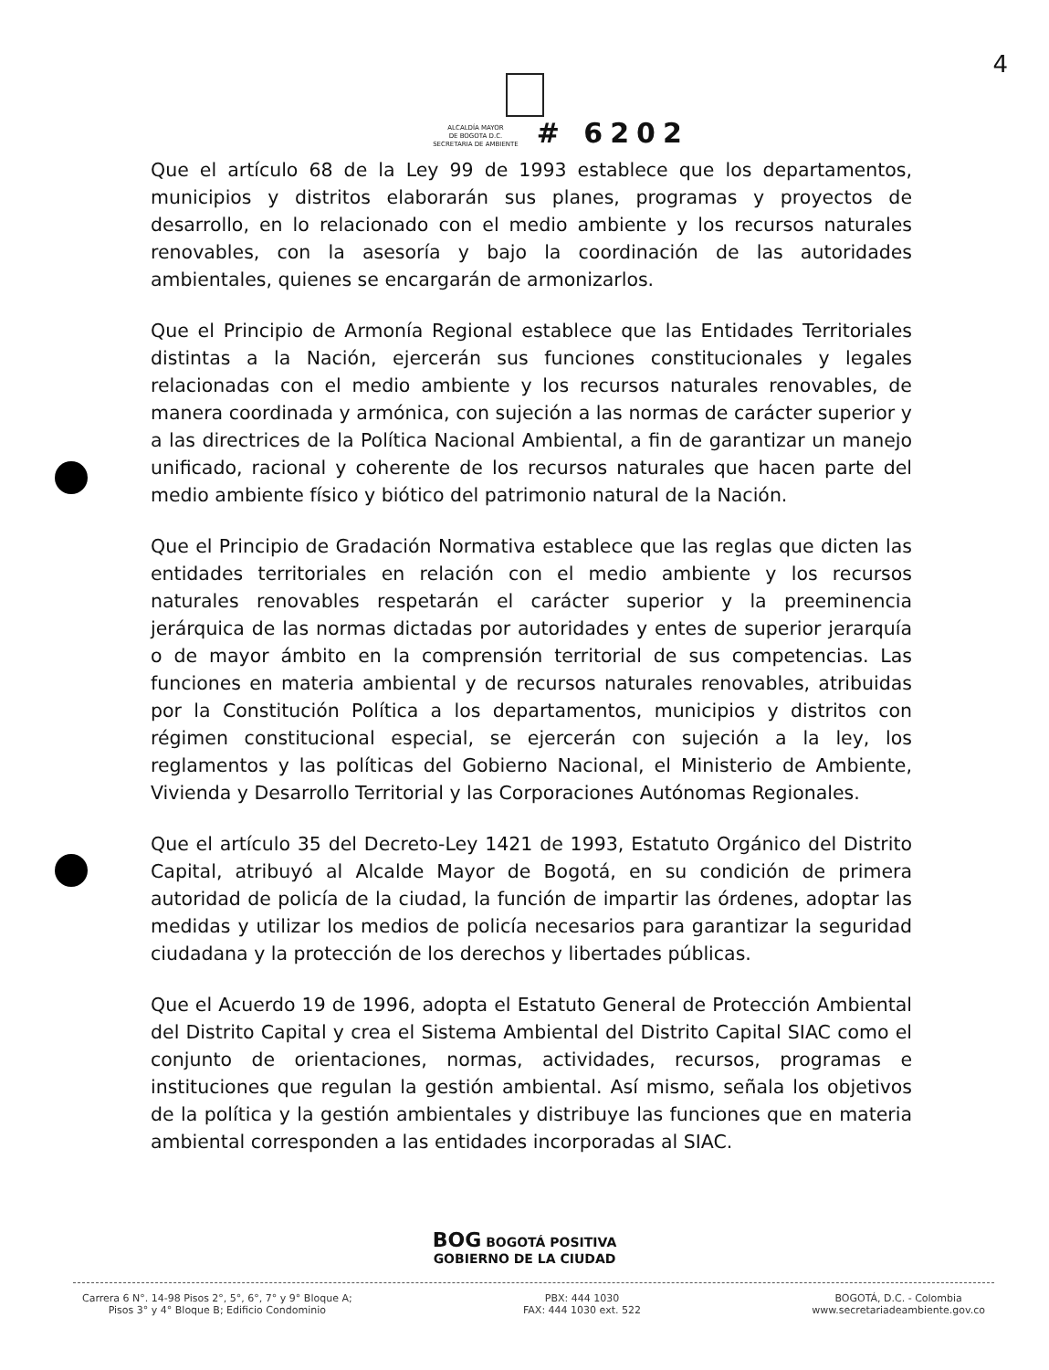4
ALCALDÍA MAYOR
DE BOGOTA D.C.
SECRETARIA DE AMBIENTE
# 6202
Que el artículo 68 de la Ley 99 de 1993 establece que los departamentos, municipios y distritos elaborarán sus planes, programas y proyectos de desarrollo, en lo relacionado con el medio ambiente y los recursos naturales renovables, con la asesoría y bajo la coordinación de las autoridades ambientales, quienes se encargarán de armonizarlos.
Que el Principio de Armonía Regional establece que las Entidades Territoriales distintas a la Nación, ejercerán sus funciones constitucionales y legales relacionadas con el medio ambiente y los recursos naturales renovables, de manera coordinada y armónica, con sujeción a las normas de carácter superior y a las directrices de la Política Nacional Ambiental, a fin de garantizar un manejo unificado, racional y coherente de los recursos naturales que hacen parte del medio ambiente físico y biótico del patrimonio natural de la Nación.
Que el Principio de Gradación Normativa establece que las reglas que dicten las entidades territoriales en relación con el medio ambiente y los recursos naturales renovables respetarán el carácter superior y la preeminencia jerárquica de las normas dictadas por autoridades y entes de superior jerarquía o de mayor ámbito en la comprensión territorial de sus competencias. Las funciones en materia ambiental y de recursos naturales renovables, atribuidas por la Constitución Política a los departamentos, municipios y distritos con régimen constitucional especial, se ejercerán con sujeción a la ley, los reglamentos y las políticas del Gobierno Nacional, el Ministerio de Ambiente, Vivienda y Desarrollo Territorial y las Corporaciones Autónomas Regionales.
Que el artículo 35 del Decreto-Ley 1421 de 1993, Estatuto Orgánico del Distrito Capital, atribuyó al Alcalde Mayor de Bogotá, en su condición de primera autoridad de policía de la ciudad, la función de impartir las órdenes, adoptar las medidas y utilizar los medios de policía necesarios para garantizar la seguridad ciudadana y la protección de los derechos y libertades públicas.
Que el Acuerdo 19 de 1996, adopta el Estatuto General de Protección Ambiental del Distrito Capital y crea el Sistema Ambiental del Distrito Capital SIAC como el conjunto de orientaciones, normas, actividades, recursos, programas e instituciones que regulan la gestión ambiental. Así mismo, señala los objetivos de la política y la gestión ambientales y distribuye las funciones que en materia ambiental corresponden a las entidades incorporadas al SIAC.
BOG BOGOTÁ POSITIVA
GOBIERNO DE LA CIUDAD
Carrera 6 N°. 14-98 Pisos 2°, 5°, 6°, 7° y 9° Bloque A;
Pisos 3° y 4° Bloque B; Edificio Condominio
PBX: 444 1030
FAX: 444 1030 ext. 522
BOGOTÁ, D.C. - Colombia
www.secretariadeambiente.gov.co